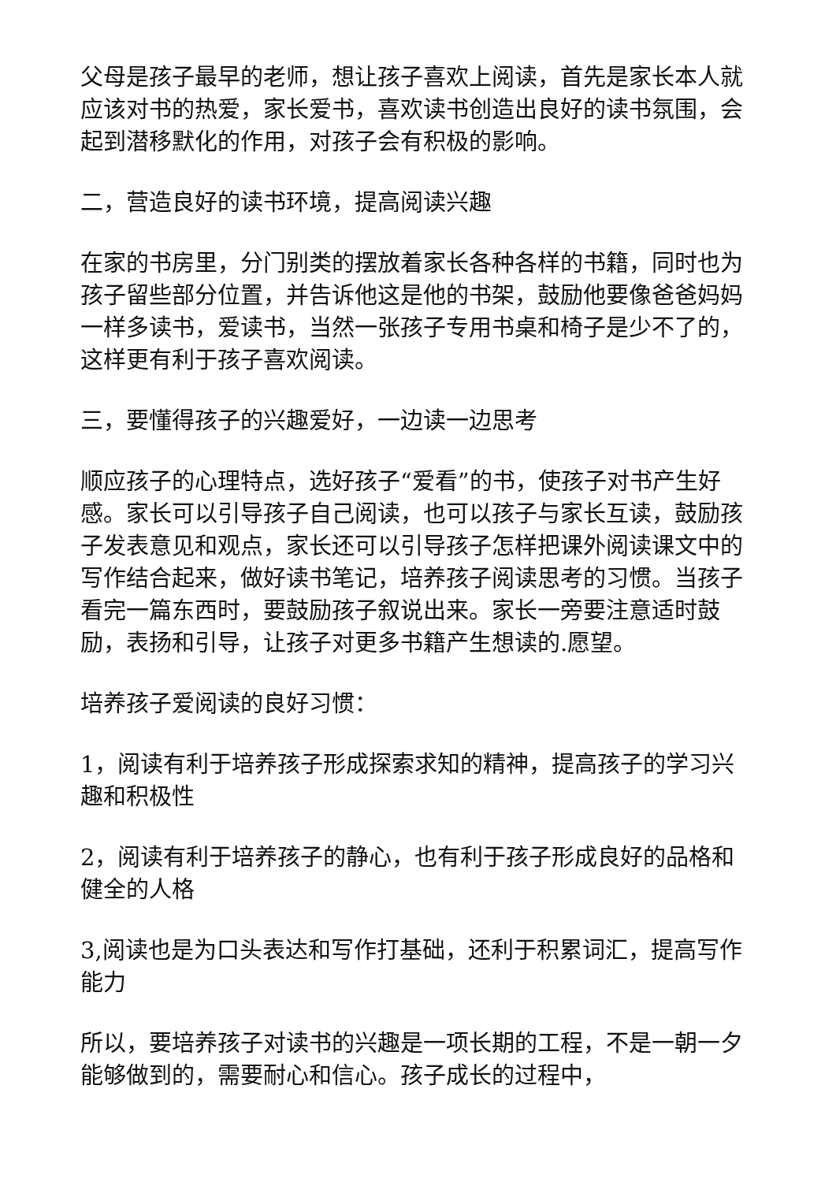父母是孩子最早的老师，想让孩子喜欢上阅读，首先是家长本人就应该对书的热爱，家长爱书，喜欢读书创造出良好的读书氛围，会起到潜移默化的作用，对孩子会有积极的影响。
二，营造良好的读书环境，提高阅读兴趣
在家的书房里，分门别类的摆放着家长各种各样的书籍，同时也为孩子留些部分位置，并告诉他这是他的书架，鼓励他要像爸爸妈妈一样多读书，爱读书，当然一张孩子专用书桌和椅子是少不了的，这样更有利于孩子喜欢阅读。
三，要懂得孩子的兴趣爱好，一边读一边思考
顺应孩子的心理特点，选好孩子“爱看”的书，使孩子对书产生好感。家长可以引导孩子自己阅读，也可以孩子与家长互读，鼓励孩子发表意见和观点，家长还可以引导孩子怎样把课外阅读课文中的写作结合起来，做好读书笔记，培养孩子阅读思考的习惯。当孩子看完一篇东西时，要鼓励孩子叙说出来。家长一旁要注意适时鼓励，表扬和引导，让孩子对更多书籍产生想读的.愿望。
培养孩子爱阅读的良好习惯：
1，阅读有利于培养孩子形成探索求知的精神，提高孩子的学习兴趣和积极性
2，阅读有利于培养孩子的静心，也有利于孩子形成良好的品格和健全的人格
3,阅读也是为口头表达和写作打基础，还利于积累词汇，提高写作能力
所以，要培养孩子对读书的兴趣是一项长期的工程，不是一朝一夕能够做到的，需要耐心和信心。孩子成长的过程中，